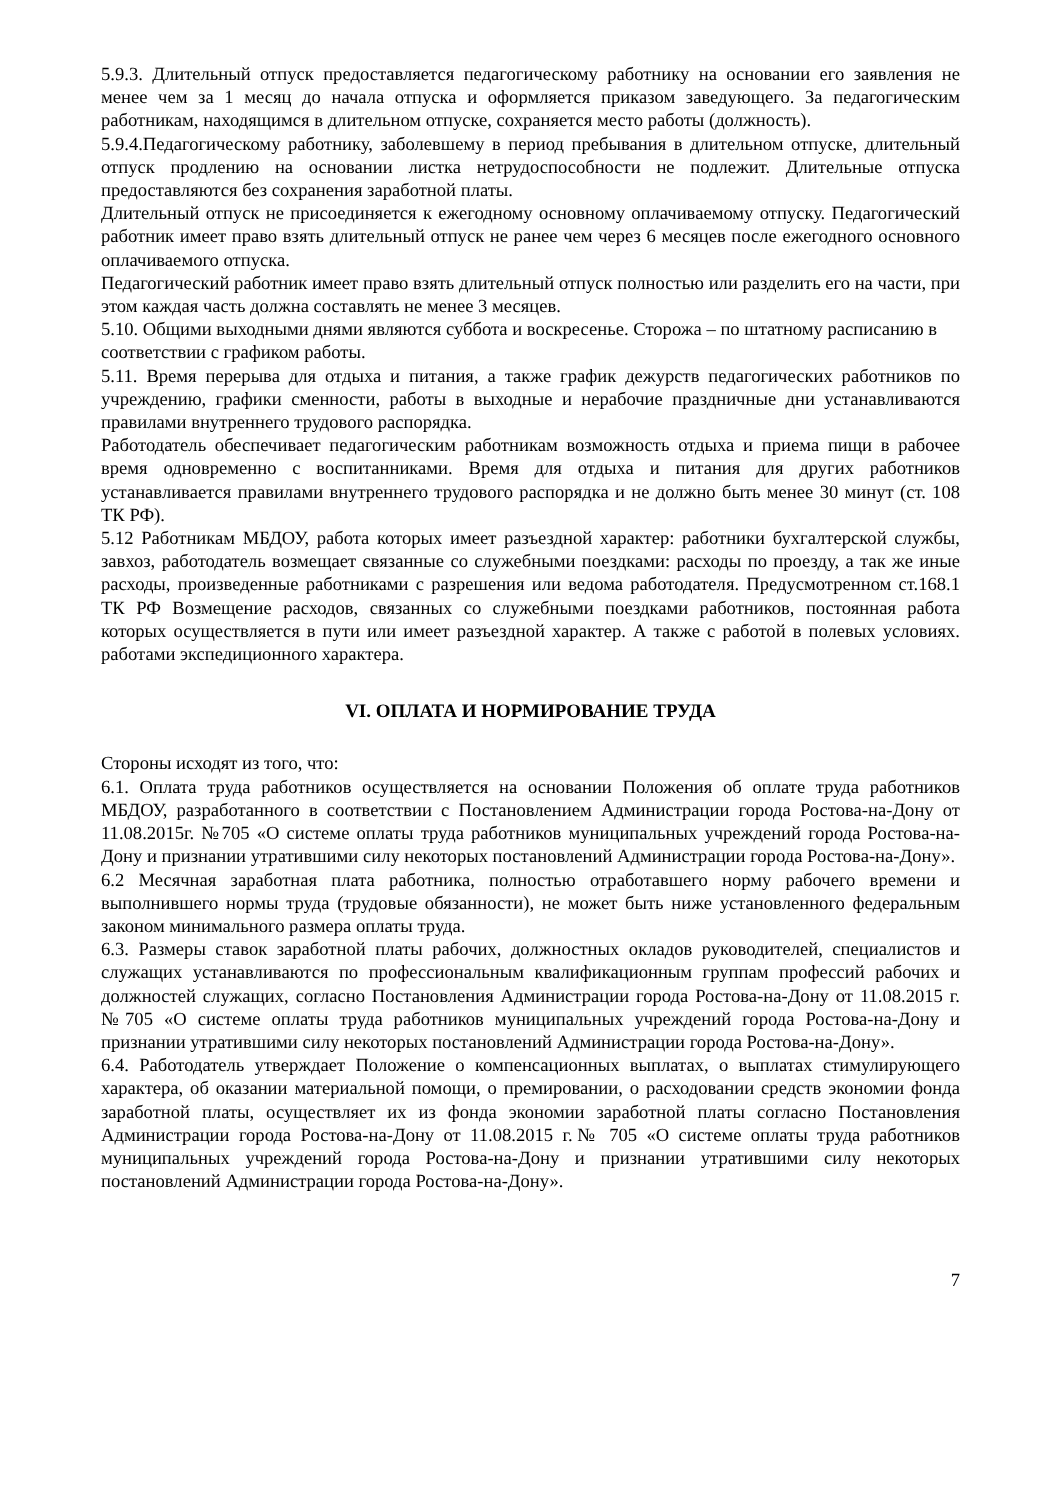5.9.3. Длительный отпуск предоставляется педагогическому работнику на основании его заявления не менее чем за 1 месяц до начала отпуска и оформляется приказом заведующего. За педагогическим работникам, находящимся в длительном отпуске, сохраняется место работы (должность).
5.9.4.Педагогическому работнику, заболевшему в период пребывания в длительном отпуске, длительный отпуск продлению на основании листка нетрудоспособности не подлежит. Длительные отпуска предоставляются без сохранения заработной платы.
Длительный отпуск не присоединяется к ежегодному основному оплачиваемому отпуску. Педагогический работник имеет право взять длительный отпуск не ранее чем через 6 месяцев после ежегодного основного оплачиваемого отпуска.
Педагогический работник имеет право взять длительный отпуск полностью или разделить его на части, при этом каждая часть должна составлять не менее 3 месяцев.
5.10. Общими выходными днями являются суббота и воскресенье. Сторожа – по штатному расписанию в соответствии с графиком работы.
5.11. Время перерыва для отдыха и питания, а также график дежурств педагогических работников по учреждению, графики сменности, работы в выходные и нерабочие праздничные дни устанавливаются правилами внутреннего трудового распорядка.
Работодатель обеспечивает педагогическим работникам возможность отдыха и приема пищи в рабочее время одновременно с воспитанниками. Время для отдыха и питания для других работников устанавливается правилами внутреннего трудового распорядка и не должно быть менее 30 минут (ст. 108 ТК РФ).
5.12 Работникам МБДОУ, работа которых имеет разъездной характер: работники бухгалтерской службы, завхоз, работодатель возмещает связанные со служебными поездками: расходы по проезду, а так же иные расходы, произведенные работниками с разрешения или ведома работодателя. Предусмотренном ст.168.1 ТК РФ Возмещение расходов, связанных со служебными поездками работников, постоянная работа которых осуществляется в пути или имеет разъездной характер. А также с работой в полевых условиях. работами экспедиционного характера.
VI. ОПЛАТА И НОРМИРОВАНИЕ ТРУДА
Стороны исходят из того, что:
6.1. Оплата труда работников осуществляется на основании Положения об оплате труда работников МБДОУ, разработанного в соответствии с Постановлением Администрации города Ростова-на-Дону от 11.08.2015г. №705 «О системе оплаты труда работников муниципальных учреждений города Ростова-на-Дону и признании утратившими силу некоторых постановлений Администрации города Ростова-на-Дону».
6.2 Месячная заработная плата работника, полностью отработавшего норму рабочего времени и выполнившего нормы труда (трудовые обязанности), не может быть ниже установленного федеральным законом минимального размера оплаты труда.
6.3. Размеры ставок заработной платы рабочих, должностных окладов руководителей, специалистов и служащих устанавливаются по профессиональным квалификационным группам профессий рабочих и должностей служащих, согласно Постановления Администрации города Ростова-на-Дону от 11.08.2015 г. №705 «О системе оплаты труда работников муниципальных учреждений города Ростова-на-Дону и признании утратившими силу некоторых постановлений Администрации города Ростова-на-Дону».
6.4. Работодатель утверждает Положение о компенсационных выплатах, о выплатах стимулирующего характера, об оказании материальной помощи, о премировании, о расходовании средств экономии фонда заработной платы, осуществляет их из фонда экономии заработной платы согласно Постановления Администрации города Ростова-на-Дону от 11.08.2015 г.№ 705 «О системе оплаты труда работников муниципальных учреждений города Ростова-на-Дону и признании утратившими силу некоторых постановлений Администрации города Ростова-на-Дону».
7